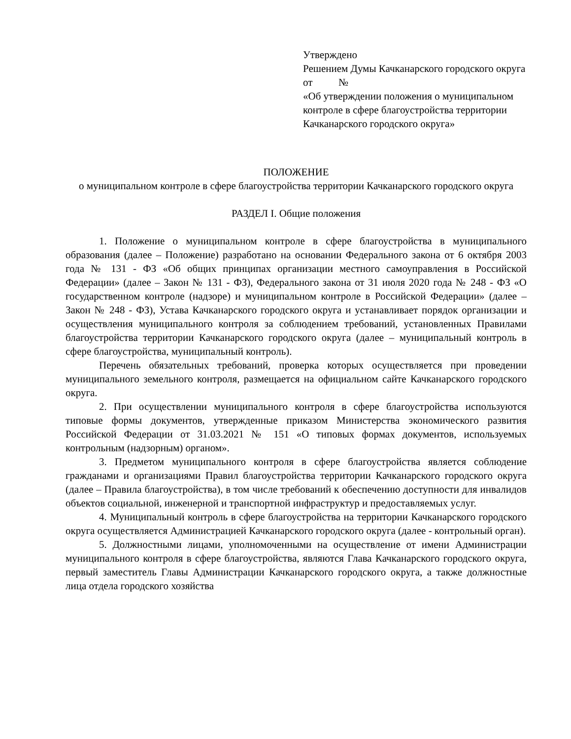Утверждено
Решением Думы Качканарского городского округа
от №
«Об утверждении положения о муниципальном контроле в сфере благоустройства территории Качканарского городского округа»
ПОЛОЖЕНИЕ
о муниципальном контроле в сфере благоустройства территории Качканарского городского округа
РАЗДЕЛ I. Общие положения
1. Положение о муниципальном контроле в сфере благоустройства в муниципального образования (далее – Положение) разработано на основании Федерального закона от 6 октября 2003 года № 131 - ФЗ «Об общих принципах организации местного самоуправления в Российской Федерации» (далее – Закон № 131 - ФЗ), Федерального закона от 31 июля 2020 года № 248 - ФЗ «О государственном контроле (надзоре) и муниципальном контроле в Российской Федерации» (далее – Закон № 248 - ФЗ), Устава Качканарского городского округа и устанавливает порядок организации и осуществления муниципального контроля за соблюдением требований, установленных Правилами благоустройства территории Качканарского городского округа (далее – муниципальный контроль в сфере благоустройства, муниципальный контроль).
Перечень обязательных требований, проверка которых осуществляется при проведении муниципального земельного контроля, размещается на официальном сайте Качканарского городского округа.
2. При осуществлении муниципального контроля в сфере благоустройства используются типовые формы документов, утвержденные приказом Министерства экономического развития Российской Федерации от 31.03.2021 № 151 «О типовых формах документов, используемых контрольным (надзорным) органом».
3. Предметом муниципального контроля в сфере благоустройства является соблюдение гражданами и организациями Правил благоустройства территории Качканарского городского округа (далее – Правила благоустройства), в том числе требований к обеспечению доступности для инвалидов объектов социальной, инженерной и транспортной инфраструктур и предоставляемых услуг.
4. Муниципальный контроль в сфере благоустройства на территории Качканарского городского округа осуществляется Администрацией Качканарского городского округа (далее - контрольный орган).
5. Должностными лицами, уполномоченными на осуществление от имени Администрации муниципального контроля в сфере благоустройства, являются Глава Качканарского городского округа, первый заместитель Главы Администрации Качканарского городского округа, а также должностные лица отдела городского хозяйства